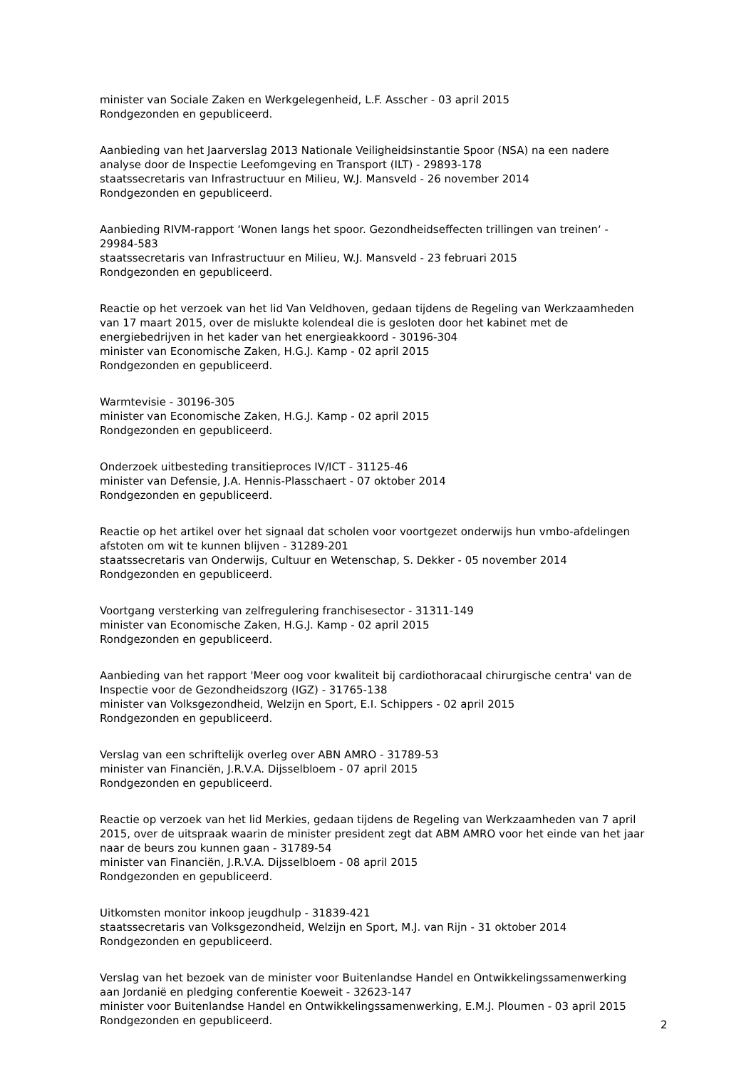minister van Sociale Zaken en Werkgelegenheid, L.F. Asscher - 03 april 2015
Rondgezonden en gepubliceerd.
Aanbieding van het Jaarverslag 2013 Nationale Veiligheidsinstantie Spoor (NSA) na een nadere analyse door de Inspectie Leefomgeving en Transport (ILT) - 29893-178
staatssecretaris van Infrastructuur en Milieu, W.J. Mansveld - 26 november 2014
Rondgezonden en gepubliceerd.
Aanbieding RIVM-rapport ‘Wonen langs het spoor. Gezondheidseffecten trillingen van treinen‘ - 29984-583
staatssecretaris van Infrastructuur en Milieu, W.J. Mansveld - 23 februari 2015
Rondgezonden en gepubliceerd.
Reactie op het verzoek van het lid Van Veldhoven, gedaan tijdens de Regeling van Werkzaamheden van 17 maart 2015, over de mislukte kolendeal die is gesloten door het kabinet met de energiebedrijven in het kader van het energieakkoord - 30196-304
minister van Economische Zaken, H.G.J. Kamp - 02 april 2015
Rondgezonden en gepubliceerd.
Warmtevisie - 30196-305
minister van Economische Zaken, H.G.J. Kamp - 02 april 2015
Rondgezonden en gepubliceerd.
Onderzoek uitbesteding transitieproces IV/ICT - 31125-46
minister van Defensie, J.A. Hennis-Plasschaert - 07 oktober 2014
Rondgezonden en gepubliceerd.
Reactie op het artikel over het signaal dat scholen voor voortgezet onderwijs hun vmbo-afdelingen afstoten om wit te kunnen blijven - 31289-201
staatssecretaris van Onderwijs, Cultuur en Wetenschap, S. Dekker - 05 november 2014
Rondgezonden en gepubliceerd.
Voortgang versterking van zelfregulering franchisesector - 31311-149
minister van Economische Zaken, H.G.J. Kamp - 02 april 2015
Rondgezonden en gepubliceerd.
Aanbieding van het rapport 'Meer oog voor kwaliteit bij cardiothoracaal chirurgische centra' van de Inspectie voor de Gezondheidszorg (IGZ) - 31765-138
minister van Volksgezondheid, Welzijn en Sport, E.I. Schippers - 02 april 2015
Rondgezonden en gepubliceerd.
Verslag van een schriftelijk overleg over ABN AMRO - 31789-53
minister van Financiën, J.R.V.A. Dijsselbloem - 07 april 2015
Rondgezonden en gepubliceerd.
Reactie op verzoek van het lid Merkies, gedaan tijdens de Regeling van Werkzaamheden van 7 april 2015, over de uitspraak waarin de minister president zegt dat ABM AMRO voor het einde van het jaar naar de beurs zou kunnen gaan - 31789-54
minister van Financiën, J.R.V.A. Dijsselbloem - 08 april 2015
Rondgezonden en gepubliceerd.
Uitkomsten monitor inkoop jeugdhulp - 31839-421
staatssecretaris van Volksgezondheid, Welzijn en Sport, M.J. van Rijn - 31 oktober 2014
Rondgezonden en gepubliceerd.
Verslag van het bezoek van de minister voor Buitenlandse Handel en Ontwikkelingssamenwerking aan Jordanië en pledging conferentie Koeweit - 32623-147
minister voor Buitenlandse Handel en Ontwikkelingssamenwerking, E.M.J. Ploumen - 03 april 2015
Rondgezonden en gepubliceerd.
2